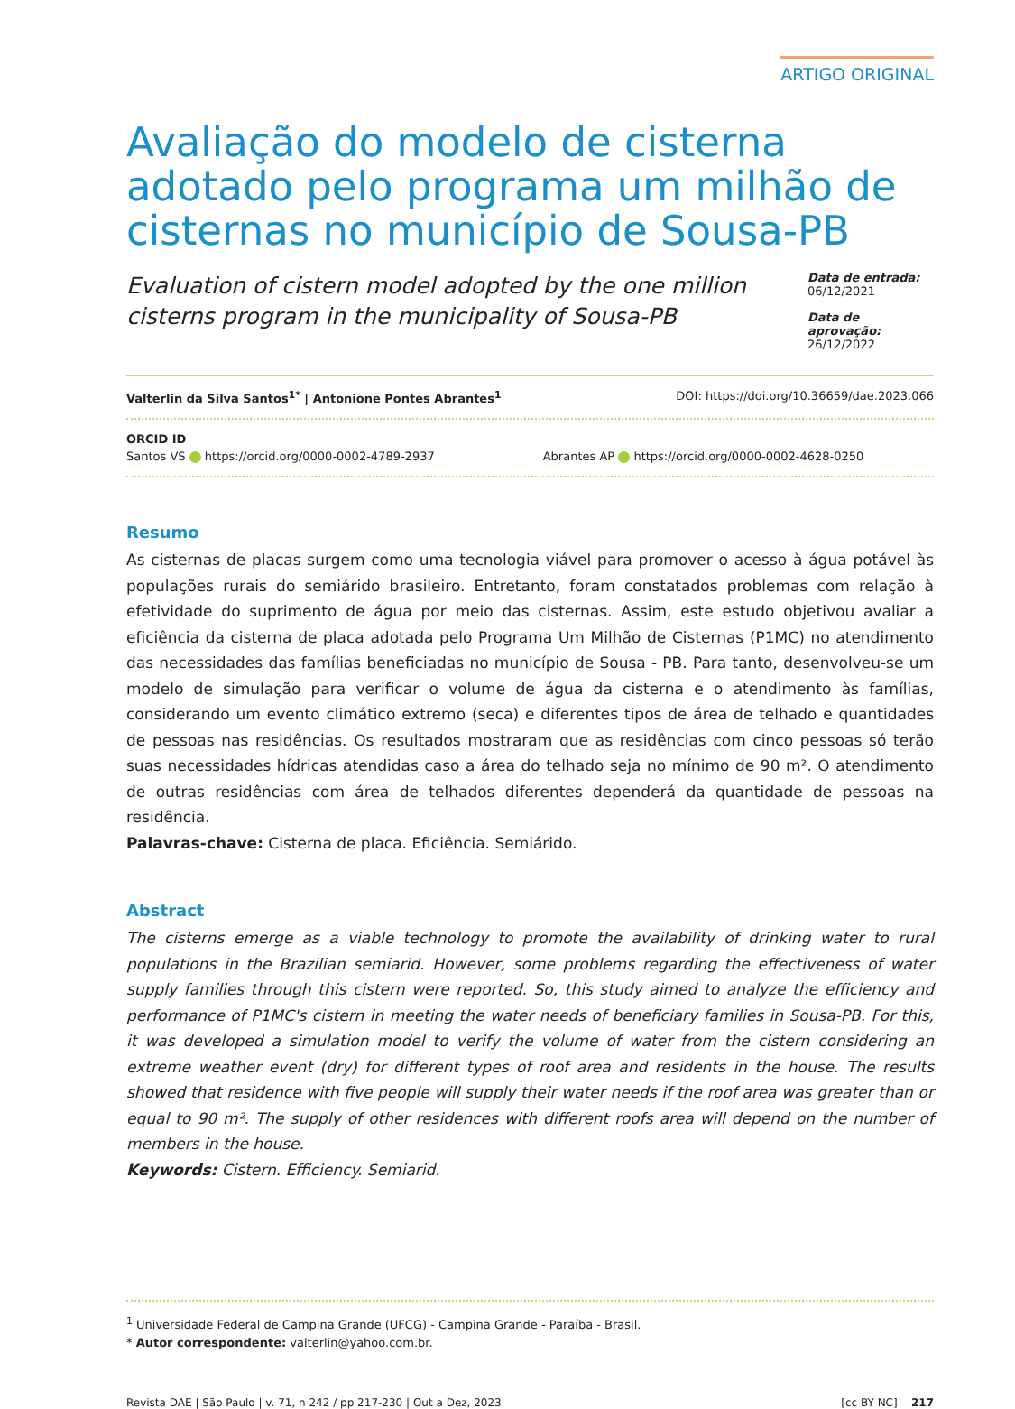ARTIGO ORIGINAL
Avaliação do modelo de cisterna adotado pelo programa um milhão de cisternas no município de Sousa-PB
Evaluation of cistern model adopted by the one million cisterns program in the municipality of Sousa-PB
Data de entrada:
06/12/2021
Data de aprovação:
26/12/2022
Valterlin da Silva Santos<sup>1*</sup> | Antonione Pontes Abrantes<sup>1</sup> DOI: https://doi.org/10.36659/dae.2023.066
ORCID ID
Santos VS https://orcid.org/0000-0002-4789-2937 Abrantes AP https://orcid.org/0000-0002-4628-0250
Resumo
As cisternas de placas surgem como uma tecnologia viável para promover o acesso à água potável às populações rurais do semiárido brasileiro. Entretanto, foram constatados problemas com relação à efetividade do suprimento de água por meio das cisternas. Assim, este estudo objetivou avaliar a eficiência da cisterna de placa adotada pelo Programa Um Milhão de Cisternas (P1MC) no atendimento das necessidades das famílias beneficiadas no município de Sousa - PB. Para tanto, desenvolveu-se um modelo de simulação para verificar o volume de água da cisterna e o atendimento às famílias, considerando um evento climático extremo (seca) e diferentes tipos de área de telhado e quantidades de pessoas nas residências. Os resultados mostraram que as residências com cinco pessoas só terão suas necessidades hídricas atendidas caso a área do telhado seja no mínimo de 90 m². O atendimento de outras residências com área de telhados diferentes dependerá da quantidade de pessoas na residência.
Palavras-chave: Cisterna de placa. Eficiência. Semiárido.
Abstract
The cisterns emerge as a viable technology to promote the availability of drinking water to rural populations in the Brazilian semiarid. However, some problems regarding the effectiveness of water supply families through this cistern were reported. So, this study aimed to analyze the efficiency and performance of P1MC's cistern in meeting the water needs of beneficiary families in Sousa-PB. For this, it was developed a simulation model to verify the volume of water from the cistern considering an extreme weather event (dry) for different types of roof area and residents in the house. The results showed that residence with five people will supply their water needs if the roof area was greater than or equal to 90 m². The supply of other residences with different roofs area will depend on the number of members in the house.
Keywords: Cistern. Efficiency. Semiarid.
<sup>1</sup> Universidade Federal de Campina Grande (UFCG) - Campina Grande - Paraíba - Brasil.
* Autor correspondente: valterlin@yahoo.com.br.
Revista DAE | São Paulo | v. 71, n 242 / pp 217-230 | Out a Dez, 2023 [cc BY NC] 217